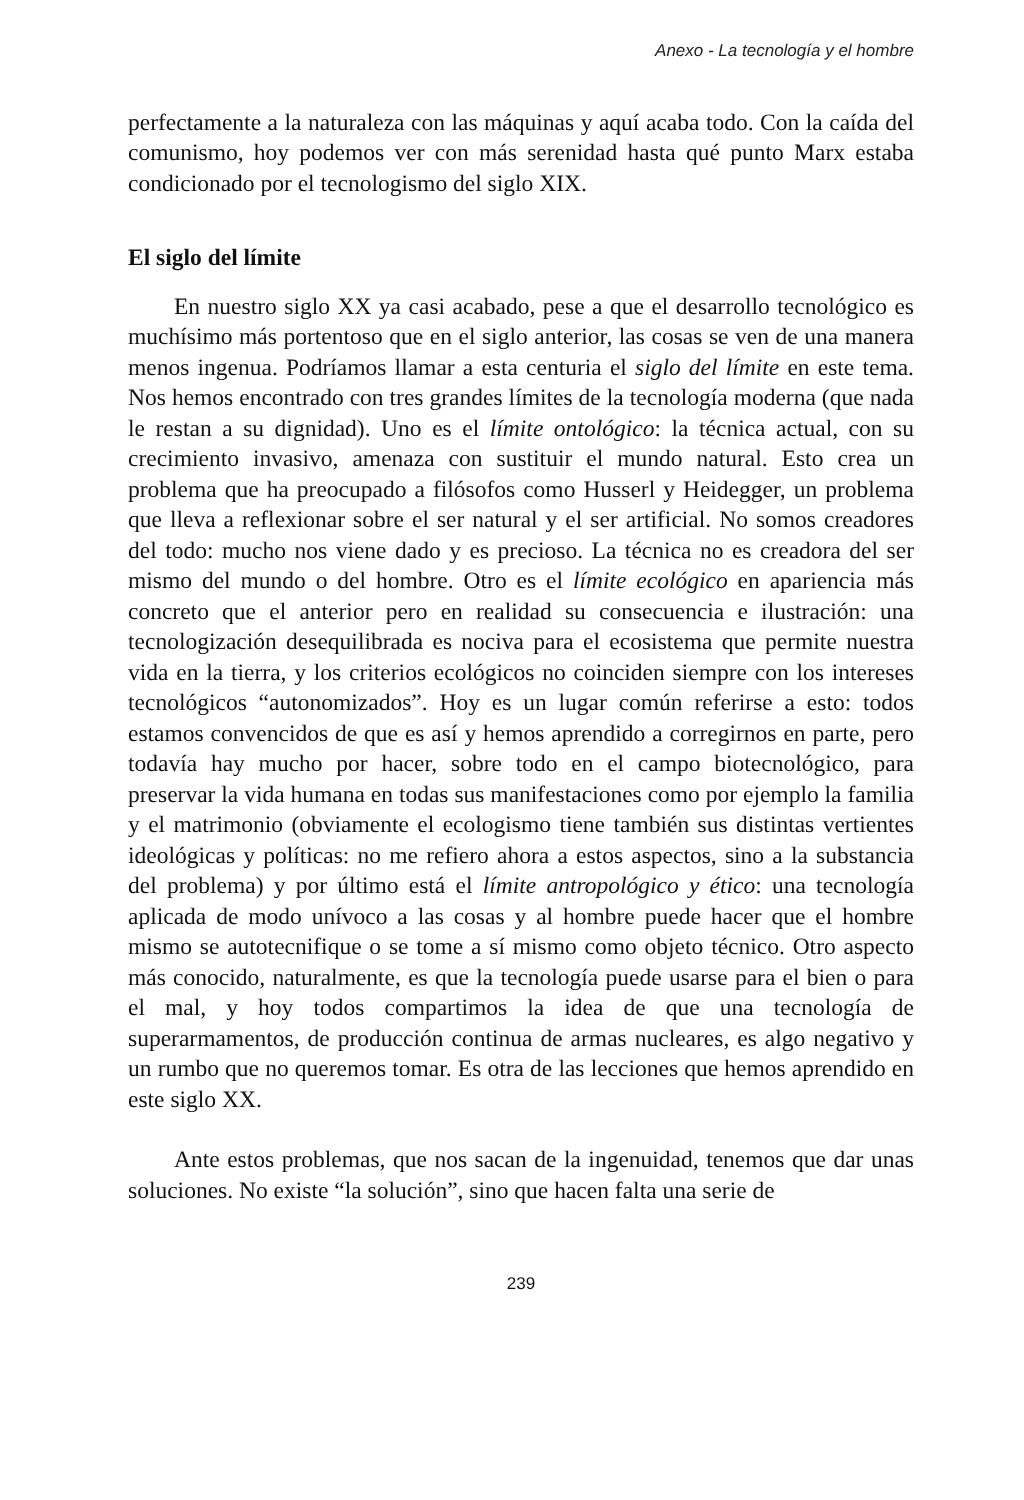Anexo - La tecnología y el hombre
perfectamente a la naturaleza con las máquinas y aquí acaba todo. Con la caída del comunismo, hoy podemos ver con más serenidad hasta qué punto Marx estaba condicionado por el tecnologismo del siglo XIX.
El siglo del límite
En nuestro siglo XX ya casi acabado, pese a que el desarrollo tecnológico es muchísimo más portentoso que en el siglo anterior, las cosas se ven de una manera menos ingenua. Podríamos llamar a esta centuria el siglo del límite en este tema. Nos hemos encontrado con tres grandes límites de la tecnología moderna (que nada le restan a su dignidad). Uno es el límite ontológico: la técnica actual, con su crecimiento invasivo, amenaza con sustituir el mundo natural. Esto crea un problema que ha preocupado a filósofos como Husserl y Heidegger, un problema que lleva a reflexionar sobre el ser natural y el ser artificial. No somos creadores del todo: mucho nos viene dado y es precioso. La técnica no es creadora del ser mismo del mundo o del hombre. Otro es el límite ecológico en apariencia más concreto que el anterior pero en realidad su consecuencia e ilustración: una tecnologización desequilibrada es nociva para el ecosistema que permite nuestra vida en la tierra, y los criterios ecológicos no coinciden siempre con los intereses tecnológicos “autonomizados”. Hoy es un lugar común referirse a esto: todos estamos convencidos de que es así y hemos aprendido a corregirnos en parte, pero todavía hay mucho por hacer, sobre todo en el campo biotecnológico, para preservar la vida humana en todas sus manifestaciones como por ejemplo la familia y el matrimonio (obviamente el ecologismo tiene también sus distintas vertientes ideológicas y políticas: no me refiero ahora a estos aspectos, sino a la substancia del problema) y por último está el límite antropológico y ético: una tecnología aplicada de modo unívoco a las cosas y al hombre puede hacer que el hombre mismo se autotecnifique o se tome a sí mismo como objeto técnico. Otro aspecto más conocido, naturalmente, es que la tecnología puede usarse para el bien o para el mal, y hoy todos compartimos la idea de que una tecnología de superarmamentos, de producción continua de armas nucleares, es algo negativo y un rumbo que no queremos tomar. Es otra de las lecciones que hemos aprendido en este siglo XX.
Ante estos problemas, que nos sacan de la ingenuidad, tenemos que dar unas soluciones. No existe “la solución”, sino que hacen falta una serie de
239